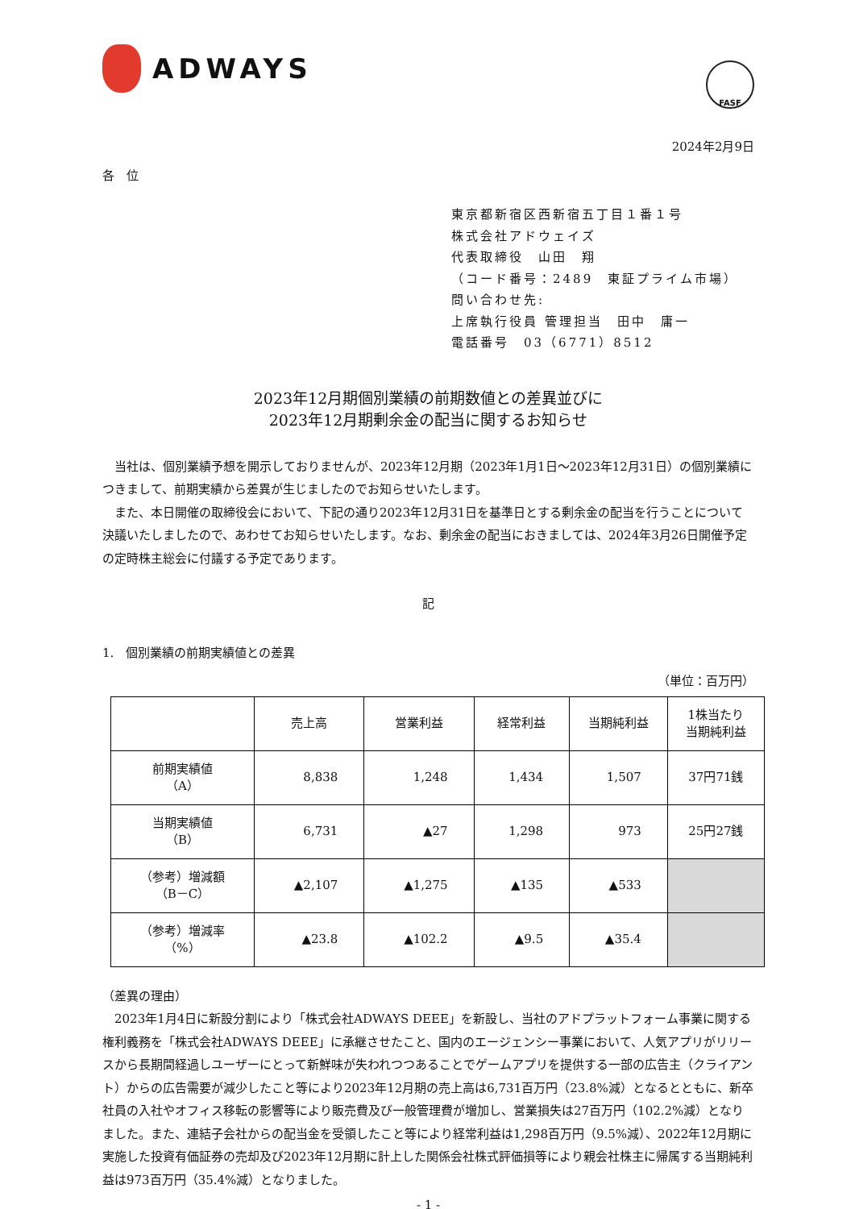ADWAYS
FASF
2024年2月9日
各　位
東京都新宿区西新宿五丁目１番１号
株式会社アドウェイズ
代表取締役　山田　翔
（コード番号：2489　東証プライム市場）
問い合わせ先:
上席執行役員 管理担当　田中　庸一
電話番号　03（6771）8512
2023年12月期個別業績の前期数値との差異並びに
2023年12月期剰余金の配当に関するお知らせ
　当社は、個別業績予想を開示しておりませんが、2023年12月期（2023年1月1日～2023年12月31日）の個別業績につきまして、前期実績から差異が生じましたのでお知らせいたします。
　また、本日開催の取締役会において、下記の通り2023年12月31日を基準日とする剰余金の配当を行うことについて決議いたしましたので、あわせてお知らせいたします。なお、剰余金の配当におきましては、2024年3月26日開催予定の定時株主総会に付議する予定であります。
記
1.　個別業績の前期実績値との差異
（単位：百万円）
| | 売上高 | 営業利益 | 経常利益 | 当期純利益 | 1株当たり 当期純利益 |
| 前期実績値 （A） | 8,838 | 1,248 | 1,434 | 1,507 | 37円71銭 |
| 当期実績値 （B） | 6,731 | ▲27 | 1,298 | 973 | 25円27銭 |
| （参考）増減額 （B－C） | ▲2,107 | ▲1,275 | ▲135 | ▲533 | |
| （参考）増減率 （%） | ▲23.8 | ▲102.2 | ▲9.5 | ▲35.4 | |
（差異の理由）
　2023年1月4日に新設分割により「株式会社ADWAYS DEEE」を新設し、当社のアドプラットフォーム事業に関する権利義務を「株式会社ADWAYS DEEE」に承継させたこと、国内のエージェンシー事業において、人気アプリがリリースから長期間経過しユーザーにとって新鮮味が失われつつあることでゲームアプリを提供する一部の広告主（クライアント）からの広告需要が減少したこと等により2023年12月期の売上高は6,731百万円（23.8%減）となるとともに、新卒社員の入社やオフィス移転の影響等により販売費及び一般管理費が増加し、営業損失は27百万円（102.2%減）となりました。また、連結子会社からの配当金を受領したこと等により経常利益は1,298百万円（9.5%減）、2022年12月期に実施した投資有価証券の売却及び2023年12月期に計上した関係会社株式評価損等により親会社株主に帰属する当期純利益は973百万円（35.4%減）となりました。
- 1 -